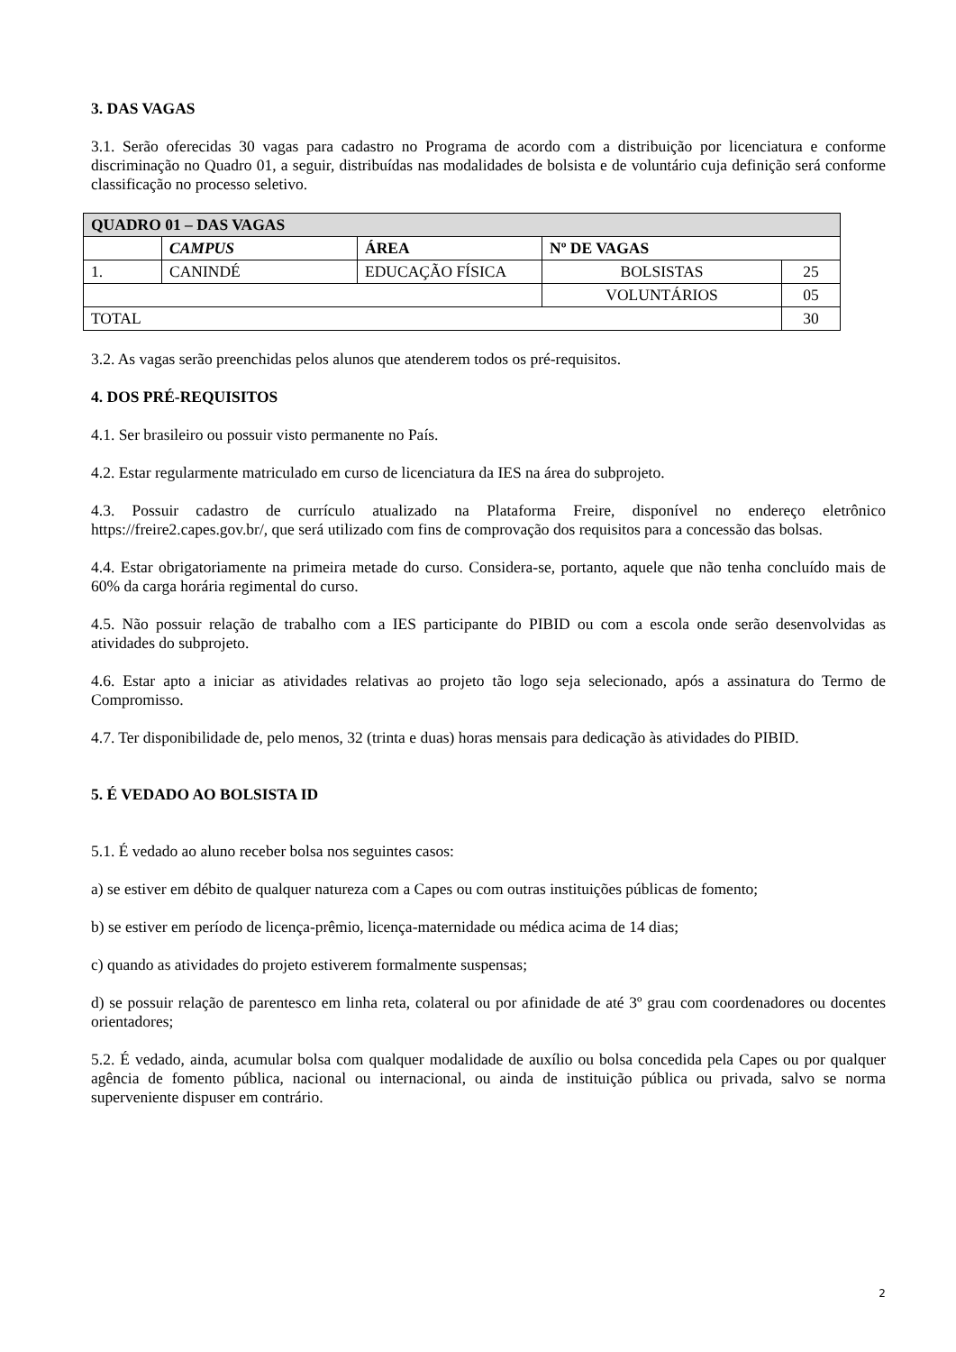3. DAS VAGAS
3.1. Serão oferecidas 30 vagas para cadastro no Programa de acordo com a distribuição por licenciatura e conforme discriminação no Quadro 01, a seguir, distribuídas nas modalidades de bolsista e de voluntário cuja definição será conforme classificação no processo seletivo.
| QUADRO 01 – DAS VAGAS | | | | |
| --- | --- | --- | --- | --- |
| | CAMPUS | ÁREA | Nº DE VAGAS | |
| 1. | CANINDÉ | EDUCAÇÃO FÍSICA | BOLSISTAS | 25 |
| | | | VOLUNTÁRIOS | 05 |
| TOTAL | | | | 30 |
3.2. As vagas serão preenchidas pelos alunos que atenderem todos os pré-requisitos.
4. DOS PRÉ-REQUISITOS
4.1. Ser brasileiro ou possuir visto permanente no País.
4.2. Estar regularmente matriculado em curso de licenciatura da IES na área do subprojeto.
4.3. Possuir cadastro de currículo atualizado na Plataforma Freire, disponível no endereço eletrônico https://freire2.capes.gov.br/, que será utilizado com fins de comprovação dos requisitos para a concessão das bolsas.
4.4. Estar obrigatoriamente na primeira metade do curso. Considera-se, portanto, aquele que não tenha concluído mais de 60% da carga horária regimental do curso.
4.5. Não possuir relação de trabalho com a IES participante do PIBID ou com a escola onde serão desenvolvidas as atividades do subprojeto.
4.6. Estar apto a iniciar as atividades relativas ao projeto tão logo seja selecionado, após a assinatura do Termo de Compromisso.
4.7. Ter disponibilidade de, pelo menos, 32 (trinta e duas) horas mensais para dedicação às atividades do PIBID.
5. É VEDADO AO BOLSISTA ID
5.1. É vedado ao aluno receber bolsa nos seguintes casos:
a) se estiver em débito de qualquer natureza com a Capes ou com outras instituições públicas de fomento;
b) se estiver em período de licença-prêmio, licença-maternidade ou médica acima de 14 dias;
c) quando as atividades do projeto estiverem formalmente suspensas;
d) se possuir relação de parentesco em linha reta, colateral ou por afinidade de até 3º grau com coordenadores ou docentes orientadores;
5.2. É vedado, ainda, acumular bolsa com qualquer modalidade de auxílio ou bolsa concedida pela Capes ou por qualquer agência de fomento pública, nacional ou internacional, ou ainda de instituição pública ou privada, salvo se norma superveniente dispuser em contrário.
2